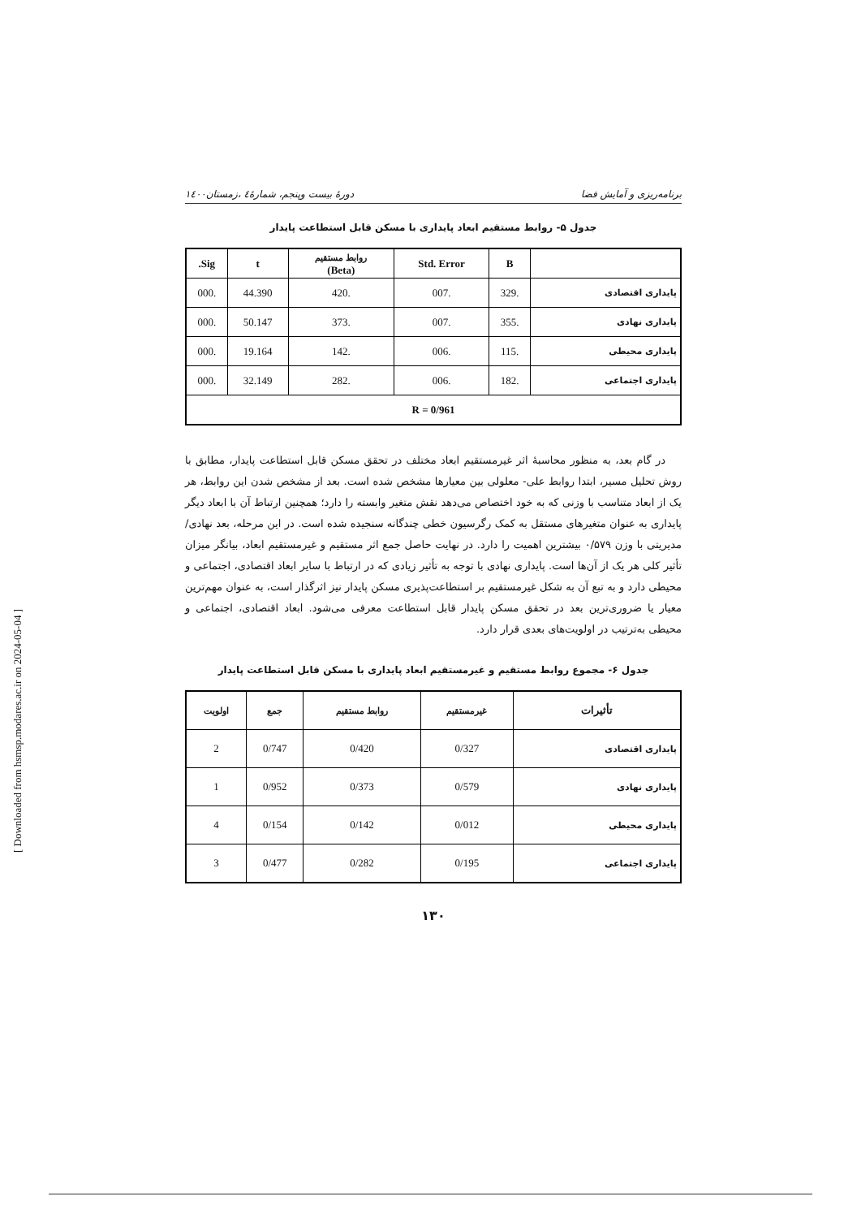[ Downloaded from hsmsp.modares.ac.ir on 2024-05-04 ]
برنامه‌ریزی و آمایش فضا دورۀ بیست وپنجم، شمارۀ٤ ،زمستان١٤٠٠
جدول ۵- روابط مستقیم ابعاد پایداری با مسکن قابل استطاعت پایدار
| | B | Std. Error | روابط مستقیم (Beta) | t | Sig. |
| --- | --- | --- | --- | --- | --- |
| پایداری اقتصادی | .329 | .007 | .420 | 44.390 | .000 |
| پایداری نهادی | .355 | .007 | .373 | 50.147 | .000 |
| پایداری محیطی | .115 | .006 | .142 | 19.164 | .000 |
| پایداری اجتماعی | .182 | .006 | .282 | 32.149 | .000 |
| R = 0/961 | | | | | |
در گام بعد، به منظور محاسبۀ اثر غیرمستقیم ابعاد مختلف در تحقق مسکن قابل استطاعت پایدار، مطابق با روش تحلیل مسیر، ابتدا روابط علی- معلولی بین معیارها مشخص شده است. بعد از مشخص شدن این روابط، هر یک از ابعاد متناسب با وزنی که به خود اختصاص می‌دهد نقش متغیر وابسته را دارد؛ همچنین ارتباط آن با ابعاد دیگر پایداری به عنوان متغیرهای مستقل به کمک رگرسیون خطی چندگانه سنجیده شده است. در این مرحله، بعد نهادی/ مدیریتی با وزن ۰/۵۷۹ بیشترین اهمیت را دارد. در نهایت حاصل جمع اثر مستقیم و غیرمستقیم ابعاد، بیانگر میزان تأثیر کلی هر یک از آن‌ها است. پایداری نهادی با توجه به تأثیر زیادی که در ارتباط با سایر ابعاد اقتصادی، اجتماعی و محیطی دارد و به تبع آن به شکل غیرمستقیم بر استطاعت‌پذیری مسکن پایدار نیز اثرگذار است، به عنوان مهم‌ترین معیار یا ضروری‌ترین بعد در تحقق مسکن پایدار قابل استطاعت معرفی می‌شود. ابعاد اقتصادی، اجتماعی و محیطی به‌ترتیب در اولویت‌های بعدی قرار دارد.
جدول ۶- مجموع روابط مستقیم و غیرمستقیم ابعاد پایداری با مسکن قابل استطاعت پایدار
| تأثیرات | غیرمستقیم | روابط مستقیم | جمع | اولویت |
| --- | --- | --- | --- | --- |
| پایداری اقتصادی | 0/327 | 0/420 | 0/747 | 2 |
| پایداری نهادی | 0/579 | 0/373 | 0/952 | 1 |
| پایداری محیطی | 0/012 | 0/142 | 0/154 | 4 |
| پایداری اجتماعی | 0/195 | 0/282 | 0/477 | 3 |
۱۳۰